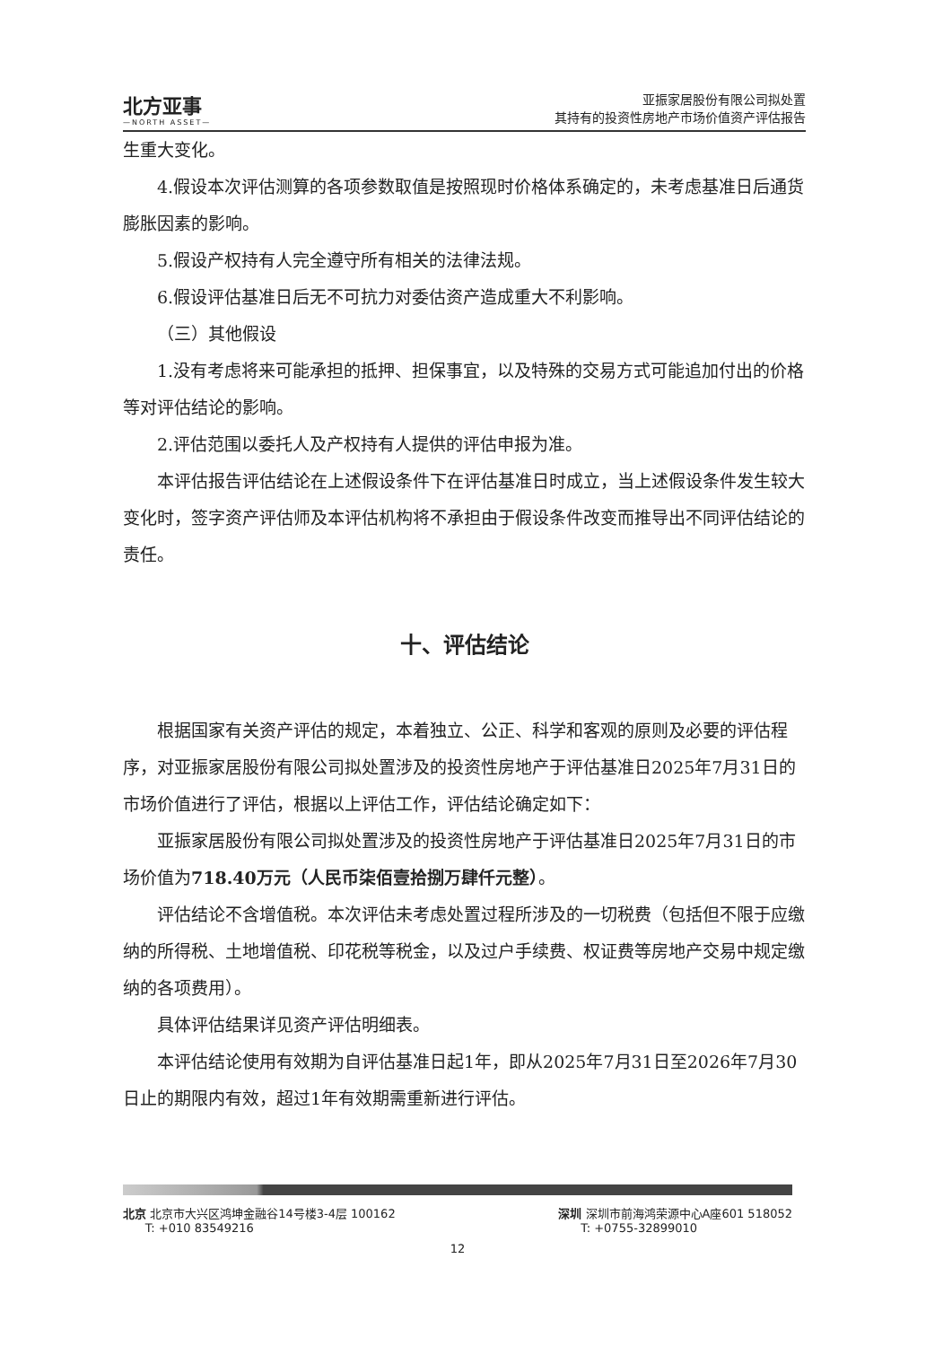北方亚事
—NORTH ASSET—
亚振家居股份有限公司拟处置
其持有的投资性房地产市场价值资产评估报告
生重大变化。
4.假设本次评估测算的各项参数取值是按照现时价格体系确定的，未考虑基准日后通货膨胀因素的影响。
5.假设产权持有人完全遵守所有相关的法律法规。
6.假设评估基准日后无不可抗力对委估资产造成重大不利影响。
（三）其他假设
1.没有考虑将来可能承担的抵押、担保事宜，以及特殊的交易方式可能追加付出的价格等对评估结论的影响。
2.评估范围以委托人及产权持有人提供的评估申报为准。
本评估报告评估结论在上述假设条件下在评估基准日时成立，当上述假设条件发生较大变化时，签字资产评估师及本评估机构将不承担由于假设条件改变而推导出不同评估结论的责任。
十、评估结论
根据国家有关资产评估的规定，本着独立、公正、科学和客观的原则及必要的评估程序，对亚振家居股份有限公司拟处置涉及的投资性房地产于评估基准日2025年7月31日的市场价值进行了评估，根据以上评估工作，评估结论确定如下：
亚振家居股份有限公司拟处置涉及的投资性房地产于评估基准日2025年7月31日的市场价值为718.40万元（人民币柒佰壹拾捌万肆仟元整）。
评估结论不含增值税。本次评估未考虑处置过程所涉及的一切税费（包括但不限于应缴纳的所得税、土地增值税、印花税等税金，以及过户手续费、权证费等房地产交易中规定缴纳的各项费用）。
具体评估结果详见资产评估明细表。
本评估结论使用有效期为自评估基准日起1年，即从2025年7月31日至2026年7月30日止的期限内有效，超过1年有效期需重新进行评估。
北京 北京市大兴区鸿坤金融谷14号楼3-4层 100162
T: +010 83549216
深圳 深圳市前海鸿荣源中心A座601 518052
T: +0755-32899010
12